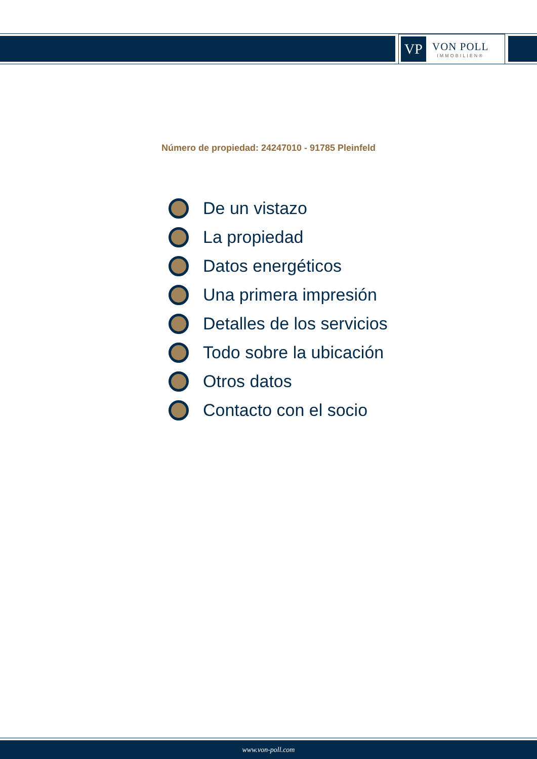VP
VON POLL
IMMOBILIEN®
Número de propiedad: 24247010 - 91785 Pleinfeld
De un vistazo
La propiedad
Datos energéticos
Una primera impresión
Detalles de los servicios
Todo sobre la ubicación
Otros datos
Contacto con el socio
www.von-poll.com